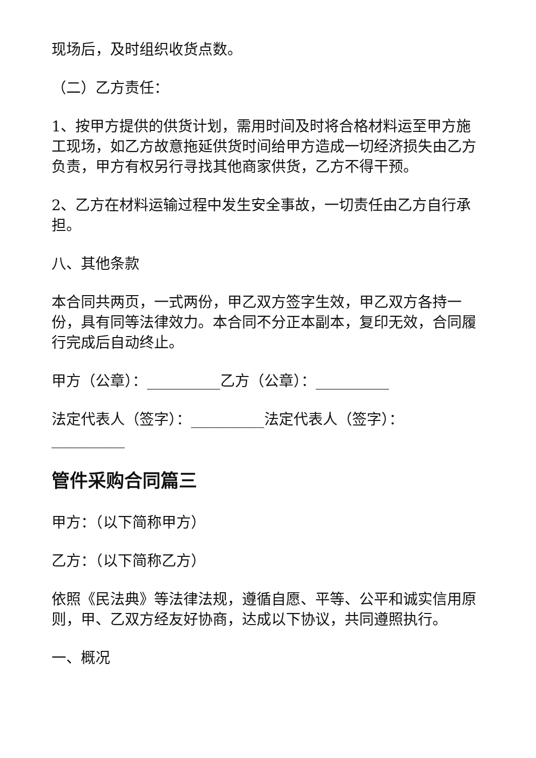现场后，及时组织收货点数。
（二）乙方责任：
1、按甲方提供的供货计划，需用时间及时将合格材料运至甲方施工现场，如乙方故意拖延供货时间给甲方造成一切经济损失由乙方负责，甲方有权另行寻找其他商家供货，乙方不得干预。
2、乙方在材料运输过程中发生安全事故，一切责任由乙方自行承担。
八、其他条款
本合同共两页，一式两份，甲乙双方签字生效，甲乙双方各持一份，具有同等法律效力。本合同不分正本副本，复印无效，合同履行完成后自动终止。
甲方（公章）：__________乙方（公章）：__________
法定代表人（签字）：__________法定代表人（签字）：__________
管件采购合同篇三
甲方：（以下简称甲方）
乙方：（以下简称乙方）
依照《民法典》等法律法规，遵循自愿、平等、公平和诚实信用原则，甲、乙双方经友好协商，达成以下协议，共同遵照执行。
一、概况